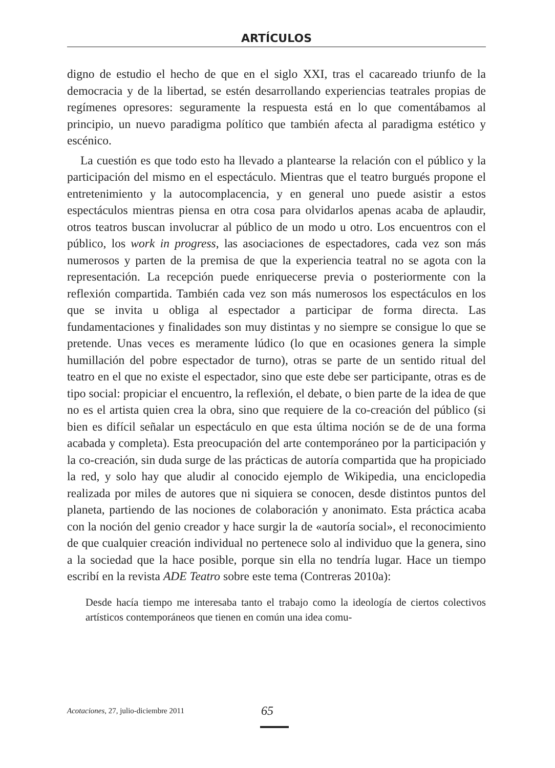ARTÍCULOS
digno de estudio el hecho de que en el siglo XXI, tras el cacareado triunfo de la democracia y de la libertad, se estén desarrollando experiencias teatrales propias de regímenes opresores: seguramente la respuesta está en lo que comentábamos al principio, un nuevo paradigma político que también afecta al paradigma estético y escénico.
La cuestión es que todo esto ha llevado a plantearse la relación con el público y la participación del mismo en el espectáculo. Mientras que el teatro burgués propone el entretenimiento y la autocomplacencia, y en general uno puede asistir a estos espectáculos mientras piensa en otra cosa para olvidarlos apenas acaba de aplaudir, otros teatros buscan involucrar al público de un modo u otro. Los encuentros con el público, los work in progress, las asociaciones de espectadores, cada vez son más numerosos y parten de la premisa de que la experiencia teatral no se agota con la representación. La recepción puede enriquecerse previa o posteriormente con la reflexión compartida. También cada vez son más numerosos los espectáculos en los que se invita u obliga al espectador a participar de forma directa. Las fundamentaciones y finalidades son muy distintas y no siempre se consigue lo que se pretende. Unas veces es meramente lúdico (lo que en ocasiones genera la simple humillación del pobre espectador de turno), otras se parte de un sentido ritual del teatro en el que no existe el espectador, sino que este debe ser participante, otras es de tipo social: propiciar el encuentro, la reflexión, el debate, o bien parte de la idea de que no es el artista quien crea la obra, sino que requiere de la co-creación del público (si bien es difícil señalar un espectáculo en que esta última noción se de de una forma acabada y completa). Esta preocupación del arte contemporáneo por la participación y la co-creación, sin duda surge de las prácticas de autoría compartida que ha propiciado la red, y solo hay que aludir al conocido ejemplo de Wikipedia, una enciclopedia realizada por miles de autores que ni siquiera se conocen, desde distintos puntos del planeta, partiendo de las nociones de colaboración y anonimato. Esta práctica acaba con la noción del genio creador y hace surgir la de «autoría social», el reconocimiento de que cualquier creación individual no pertenece solo al individuo que la genera, sino a la sociedad que la hace posible, porque sin ella no tendría lugar. Hace un tiempo escribí en la revista ADE Teatro sobre este tema (Contreras 2010a):
Desde hacía tiempo me interesaba tanto el trabajo como la ideología de ciertos colectivos artísticos contemporáneos que tienen en común una idea comu-
Acotaciones, 27, julio-diciembre 2011 65